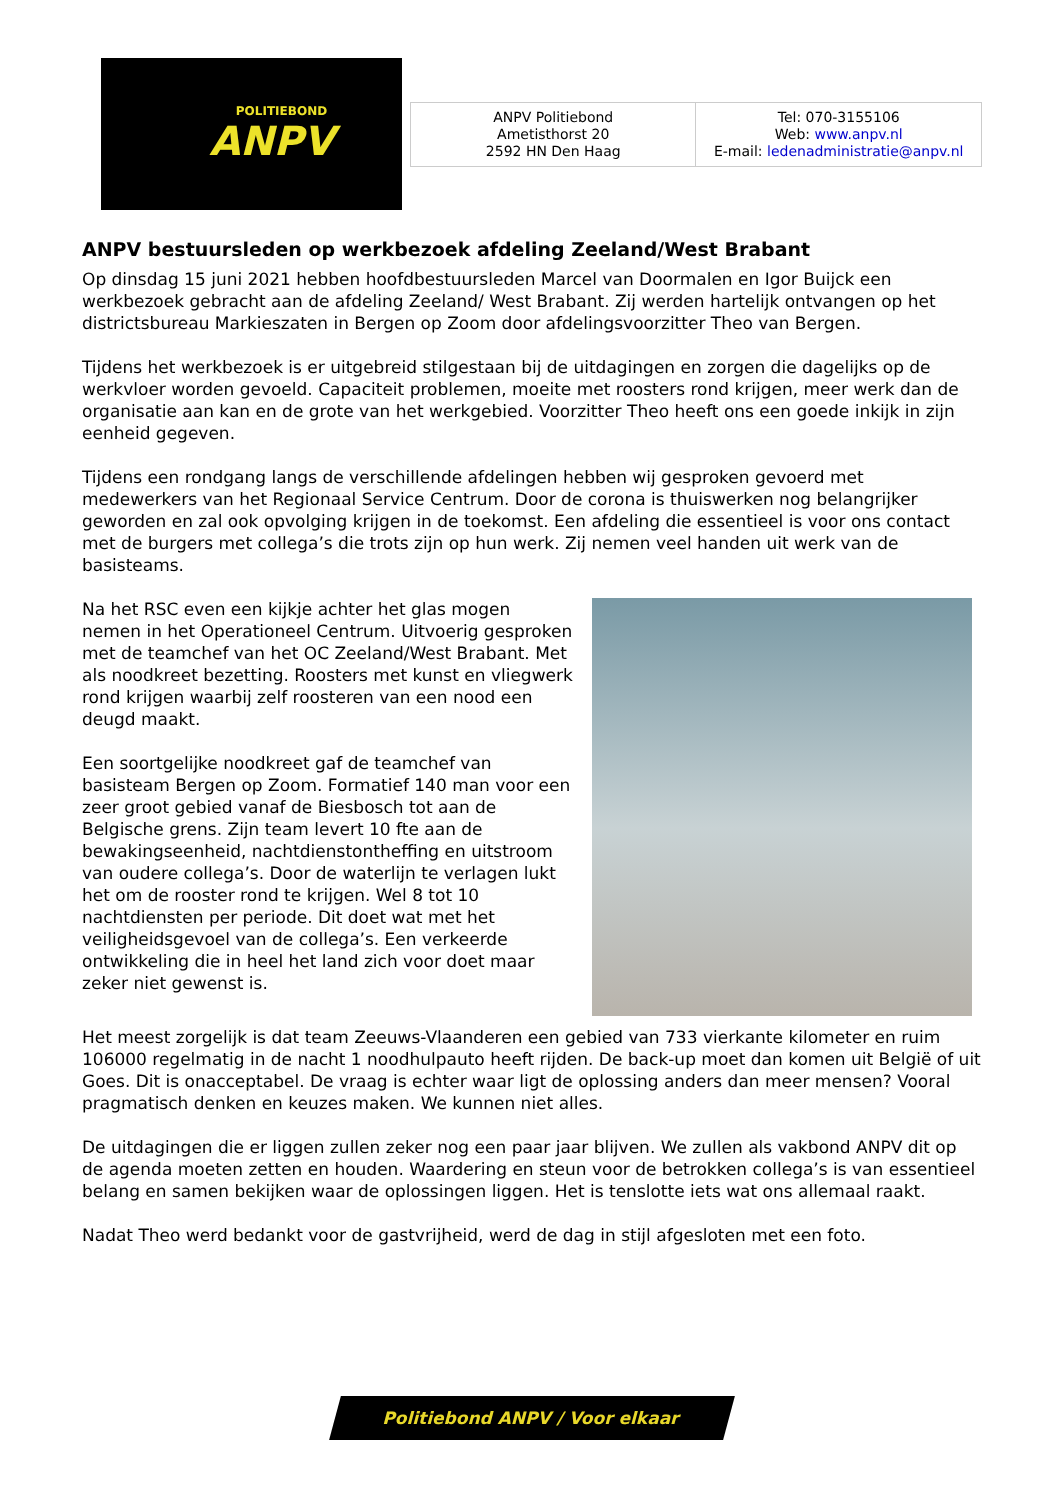POLITIEBOND
ANPV
| ANPV Politiebond Ametisthorst 20 2592 HN Den Haag | Tel: 070-3155106 Web: www.anpv.nl E-mail: ledenadministratie@anpv.nl |
ANPV bestuursleden op werkbezoek afdeling Zeeland/West Brabant
Op dinsdag 15 juni 2021 hebben hoofdbestuursleden Marcel van Doormalen en Igor Buijck een werkbezoek gebracht aan de afdeling Zeeland/ West Brabant. Zij werden hartelijk ontvangen op het districtsbureau Markieszaten in Bergen op Zoom door afdelingsvoorzitter Theo van Bergen.
Tijdens het werkbezoek is er uitgebreid stilgestaan bij de uitdagingen en zorgen die dagelijks op de werkvloer worden gevoeld. Capaciteit problemen, moeite met roosters rond krijgen, meer werk dan de organisatie aan kan en de grote van het werkgebied. Voorzitter Theo heeft ons een goede inkijk in zijn eenheid gegeven.
Tijdens een rondgang langs de verschillende afdelingen hebben wij gesproken gevoerd met medewerkers van het Regionaal Service Centrum. Door de corona is thuiswerken nog belangrijker geworden en zal ook opvolging krijgen in de toekomst. Een afdeling die essentieel is voor ons contact met de burgers met collega’s die trots zijn op hun werk. Zij nemen veel handen uit werk van de basisteams.
Na het RSC even een kijkje achter het glas mogen nemen in het Operationeel Centrum. Uitvoerig gesproken met de teamchef van het OC Zeeland/West Brabant. Met als noodkreet bezetting. Roosters met kunst en vliegwerk rond krijgen waarbij zelf roosteren van een nood een deugd maakt.
Een soortgelijke noodkreet gaf de teamchef van basisteam Bergen op Zoom. Formatief 140 man voor een zeer groot gebied vanaf de Biesbosch tot aan de Belgische grens. Zijn team levert 10 fte aan de bewakingseenheid, nachtdienstontheffing en uitstroom van oudere collega’s. Door de waterlijn te verlagen lukt het om de rooster rond te krijgen. Wel 8 tot 10 nachtdiensten per periode. Dit doet wat met het veiligheidsgevoel van de collega’s. Een verkeerde ontwikkeling die in heel het land zich voor doet maar zeker niet gewenst is.
Het meest zorgelijk is dat team Zeeuws-Vlaanderen een gebied van 733 vierkante kilometer en ruim 106000 regelmatig in de nacht 1 noodhulpauto heeft rijden. De back-up moet dan komen uit België of uit Goes. Dit is onacceptabel. De vraag is echter waar ligt de oplossing anders dan meer mensen? Vooral pragmatisch denken en keuzes maken. We kunnen niet alles.
De uitdagingen die er liggen zullen zeker nog een paar jaar blijven. We zullen als vakbond ANPV dit op de agenda moeten zetten en houden. Waardering en steun voor de betrokken collega’s is van essentieel belang en samen bekijken waar de oplossingen liggen. Het is tenslotte iets wat ons allemaal raakt.
Nadat Theo werd bedankt voor de gastvrijheid, werd de dag in stijl afgesloten met een foto.
Politiebond ANPV / Voor elkaar